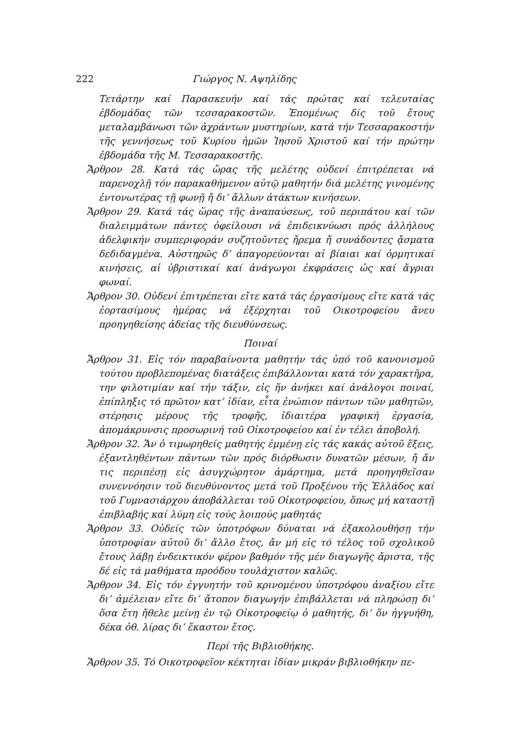222 Γιώργος Ν. Αψηλίδης
Τετάρτην καί Παρασκευήν καί τάς πρώτας καί τελευταίας ἑβδομάδας τῶν τεσσαρακοστῶν. Ἑπομένως δίς τοῦ ἔτους μεταλαμβάνωσι τῶν ἀχράντων μυστηρίων, κατά τήν Τεσσαρακοστήν τῆς γεννήσεως τοῦ Κυρίου ἡμῶν Ἰησοῦ Χριστοῦ καί τήν πρώτην ἑβδομάδα τῆς Μ. Τεσσαρακοστῆς.
Ἄρθρον 28. Κατά τάς ὥρας τῆς μελέτης οὐδενί ἐπιτρέπεται νά παρενοχλῇ τόν παρακαθήμενον αὐτῷ μαθητήν διά μελέτης γινομένης ἐντονωτέρας τῇ φωνῇ ἤ δι’ ἄλλων ἀτάκτων κινήσεων.
Ἄρθρον 29. Κατά τάς ὥρας τῆς ἀναπαύσεως, τοῦ περιπάτου καί τῶν διαλειμμάτων πάντες ὀφείλουσι νά ἐπιδεικνύωσι πρός ἀλλήλους ἀδελφικήν συμπεριφοράν συζητοῦντες ἤρεμα ἤ συνάδοντες ᾄσματα δεδιδαγμένα. Αὐστηρῶς δ’ ἀπαγορεύονται αἱ βίαιαι καί ὁρμητικαί κινήσεις, αἱ ὑβριστικαί καί ἀνάγωγοι ἐκφράσεις ὡς καί ἄγριαι φωναί.
Ἄρθρον 30. Οὐδενί ἐπιτρέπεται εἴτε κατά τάς ἐργασίμους εἴτε κατά τάς ἑορτασίμους ἡμέρας νά ἐξέρχηται τοῦ Οικοτροφείου ἄνευ προηγηθείσης ἀδείας τῆς διευθύνσεως.
Ποιναί
Ἄρθρον 31. Εἰς τόν παραβαίνοντα μαθητήν τάς ὑπό τοῦ κανονισμοῦ τούτου προβλεπομένας διατάξεις ἐπιβάλλονται κατά τόν χαρακτῆρα, την φιλοτιμίαν καί τήν τάξιν, εἰς ἥν ἀνήκει καί ἀνάλογοι ποιναί, ἐπίπληξις τό πρῶτον κατ’ ἰδίαν, εἶτα ἐνώπιον πάντων τῶν μαθητῶν, στέρησις μέρους τῆς τροφῆς, ἰδιαιτέρα γραφική ἐργασία, ἀπομάκρυνσις προσωρινή τοῦ Οἰκοτροφείου καί ἐν τέλει ἀποβολή.
Ἄρθρον 32. Ἄν ὁ τιμωρηθείς μαθητής ἐμμένῃ εἰς τάς κακάς αὐτοῦ ἕξεις, ἐξαντληθέντων πάντων τῶν πρός διόρθωσιν δυνατῶν μέσων, ἤ ἄν τις περιπέσῃ εἰς ἀσυγχώρητον ἁμάρτημα, μετά προηγηθεῖσαν συνεννόησιν τοῦ διευθύνοντος μετά τοῦ Προξένου τῆς Ἑλλάδος καί τοῦ Γυμνασιάρχου ἀποβάλλεται τοῦ Οἰκοτροφείου, ὅπως μή καταστῇ ἐπιβλαβής καί λύμη εἰς τούς λοιπούς μαθητάς
Ἄρθρον 33. Οὐδείς τῶν ὑποτρόφων δύναται νά ἐξακολουθήσῃ τήν ὑποτροφίαν αὐτοῦ δι’ ἄλλο ἔτος, ἄν μή εἰς τό τέλος τοῦ σχολικοῦ ἔτους λάβῃ ἐνδεικτικόν φέρον βαθμόν τῆς μέν διαγωγῆς ἄριστα, τῆς δέ εἰς τά μαθήματα προόδου τουλάχιστον καλῶς.
Ἄρθρον 34. Εἰς τόν ἐγγυητήν τοῦ κρινομένου ὑποτρόφου ἀναξίου εἴτε δι’ ἀμέλειαν εἴτε δι’ ἄτοπον διαγωγήν ἐπιβάλλεται νά πληρώσῃ δι’ ὅσα ἔτη ἤθελε μείνῃ ἐν τῷ Οἰκοτροφείῳ ὁ μαθητής, δι’ ὅν ἠγγυήθη, δέκα ὀθ. λίρας δι’ ἕκαστον ἔτος.
Περί τῆς Βιβλιοθήκης.
Ἄρθρον 35. Τό Οικοτροφεῖον κέκτηται ἰδίαν μικράν βιβλιοθήκην πε-